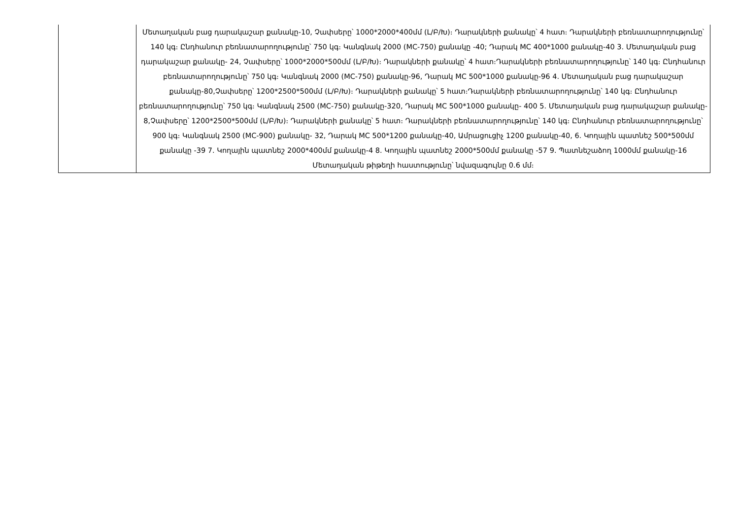| | Մետաղական բաց դարակաշար քանակը-10, Չափսերը՝ 1000*2000*400մմ (Լ/Բ/Խ)։ Դարակների քանակը՝ 4 հատ։ Դարակների բեռնատարողությունը՝ 140 կգ։ Ընդհանուր բեռնատարողությունը՝ 750 կգ։ Կանգնակ 2000 (MC-750) քանակը -40; Դարակ MC 400*1000 քանակը-40 3. Մետաղական բաց դարակաշար քանակը- 24, Չափսերը՝ 1000*2000*500մմ (Լ/Բ/Խ)։ Դարակների քանակը՝ 4 հատ։Դարակների բեռնատարողությունը՝ 140 կգ։ Ընդհանուր բեռնատարողությունը՝ 750 կգ։ Կանգնակ 2000 (MC-750) քանակը-96, Դարակ MC 500*1000 քանակը-96 4. Մետաղական բաց դարակաշար քանակը-80,Չափսերը՝ 1200*2500*500մմ (Լ/Բ/Խ)։ Դարակների քանակը՝ 5 հատ։Դարակների բեռնատարողությունը՝ 140 կգ։ Ընդհանուր բեռնատարողությունը՝ 750 կգ։ Կանգնակ 2500 (MC-750) քանակը-320, Դարակ MC 500*1000 քանակը- 400 5. Մետաղական բաց դարակաշար քանակը- 8,Չափսերը՝ 1200*2500*500մմ (Լ/Բ/Խ)։ Դարակների քանակը՝ 5 հատ։ Դարակների բեռնատարողությունը՝ 140 կգ։ Ընդհանուր բեռնատարողությունը՝ 900 կգ։ Կանգնակ 2500 (MC-900) քանակը- 32, Դարակ MC 500*1200 քանակը-40, Ամրացուցիչ 1200 քանակը-40, 6. Կողային պատնեշ 500*500մմ քանակը -39 7. Կողային պատնեշ 2000*400մմ քանակը-4 8. Կողային պատնեշ 2000*500մմ քանակը -57 9. Պատնեշաձող 1000մմ քանակը-16 Մետաղական թիթեղի հաստությունը՝ նվազագույնը 0.6 մմ։ |